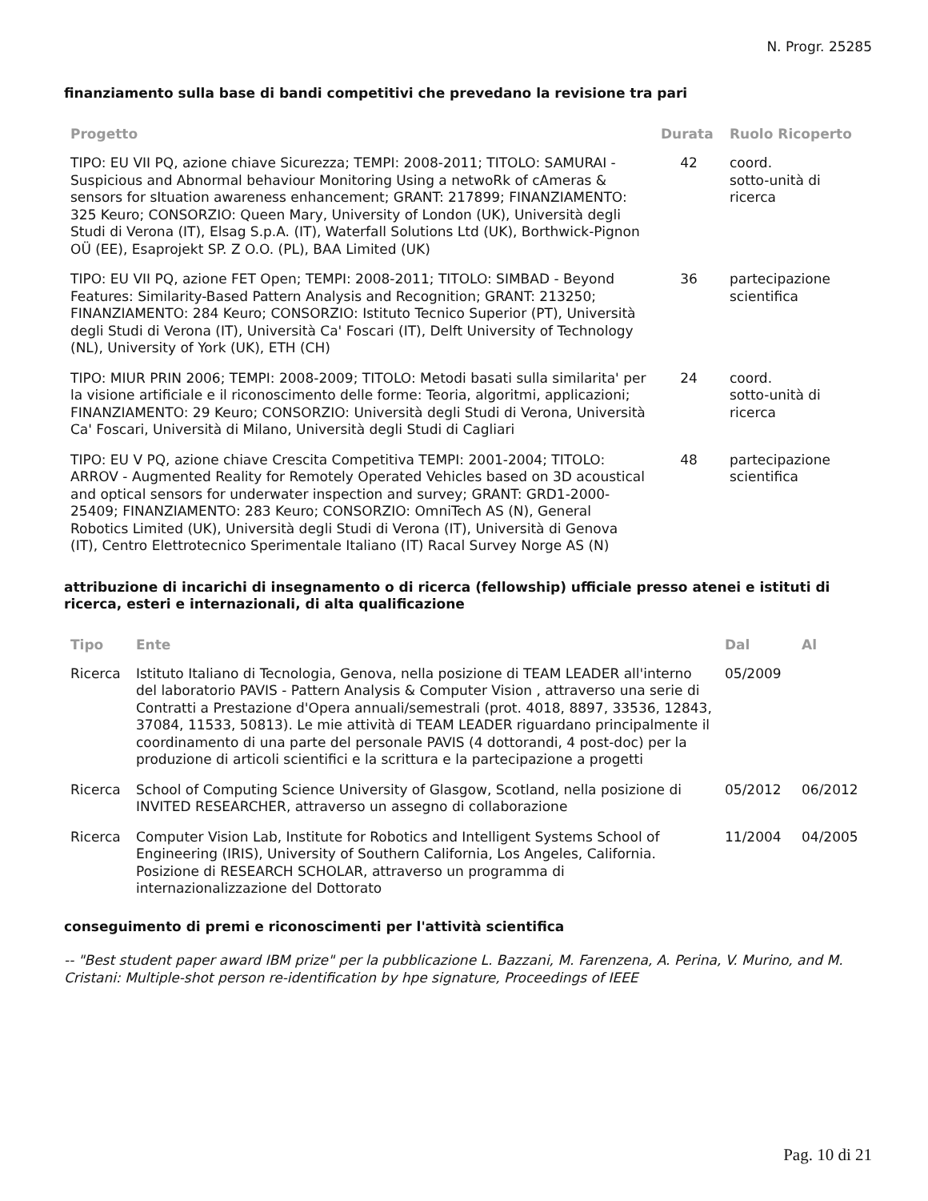N. Progr. 25285
finanziamento sulla base di bandi competitivi che prevedano la revisione tra pari
| Progetto | Durata | Ruolo Ricoperto |
| --- | --- | --- |
| TIPO: EU VII PQ, azione chiave Sicurezza; TEMPI: 2008-2011; TITOLO: SAMURAI - Suspicious and Abnormal behaviour Monitoring Using a netwoRk of cAmeras & sensors for sItuation awareness enhancement; GRANT: 217899; FINANZIAMENTO: 325 Keuro; CONSORZIO: Queen Mary, University of London (UK), Università degli Studi di Verona (IT), Elsag S.p.A. (IT), Waterfall Solutions Ltd (UK), Borthwick-Pignon OÜ (EE), Esaprojekt SP. Z O.O. (PL), BAA Limited (UK) | 42 | coord. sotto-unità di ricerca |
| TIPO: EU VII PQ, azione FET Open; TEMPI: 2008-2011; TITOLO: SIMBAD - Beyond Features: Similarity-Based Pattern Analysis and Recognition; GRANT: 213250; FINANZIAMENTO: 284 Keuro; CONSORZIO: Istituto Tecnico Superior (PT), Università degli Studi di Verona (IT), Università Ca' Foscari (IT), Delft University of Technology (NL), University of York (UK), ETH (CH) | 36 | partecipazione scientifica |
| TIPO: MIUR PRIN 2006; TEMPI: 2008-2009; TITOLO: Metodi basati sulla similarita' per la visione artificiale e il riconoscimento delle forme: Teoria, algoritmi, applicazioni; FINANZIAMENTO: 29 Keuro; CONSORZIO: Università degli Studi di Verona, Università Ca' Foscari, Università di Milano, Università degli Studi di Cagliari | 24 | coord. sotto-unità di ricerca |
| TIPO: EU V PQ, azione chiave Crescita Competitiva TEMPI: 2001-2004; TITOLO: ARROV - Augmented Reality for Remotely Operated Vehicles based on 3D acoustical and optical sensors for underwater inspection and survey; GRANT: GRD1-2000-25409; FINANZIAMENTO: 283 Keuro; CONSORZIO: OmniTech AS (N), General Robotics Limited (UK), Università degli Studi di Verona (IT), Università di Genova (IT), Centro Elettrotecnico Sperimentale Italiano (IT) Racal Survey Norge AS (N) | 48 | partecipazione scientifica |
attribuzione di incarichi di insegnamento o di ricerca (fellowship) ufficiale presso atenei e istituti di ricerca, esteri e internazionali, di alta qualificazione
| Tipo | Ente | Dal | Al |
| --- | --- | --- | --- |
| Ricerca | Istituto Italiano di Tecnologia, Genova, nella posizione di TEAM LEADER all'interno del laboratorio PAVIS - Pattern Analysis & Computer Vision , attraverso una serie di Contratti a Prestazione d'Opera annuali/semestrali (prot. 4018, 8897, 33536, 12843, 37084, 11533, 50813). Le mie attività di TEAM LEADER riguardano principalmente il coordinamento di una parte del personale PAVIS (4 dottorandi, 4 post-doc) per la produzione di articoli scientifici e la scrittura e la partecipazione a progetti | 05/2009 | |
| Ricerca | School of Computing Science University of Glasgow, Scotland, nella posizione di INVITED RESEARCHER, attraverso un assegno di collaborazione | 05/2012 | 06/2012 |
| Ricerca | Computer Vision Lab, Institute for Robotics and Intelligent Systems School of Engineering (IRIS), University of Southern California, Los Angeles, California. Posizione di RESEARCH SCHOLAR, attraverso un programma di internazionalizzazione del Dottorato | 11/2004 | 04/2005 |
conseguimento di premi e riconoscimenti per l'attività scientifica
-- "Best student paper award IBM prize" per la pubblicazione L. Bazzani, M. Farenzena, A. Perina, V. Murino, and M. Cristani: Multiple-shot person re-identification by hpe signature, Proceedings of IEEE
Pag. 10 di 21